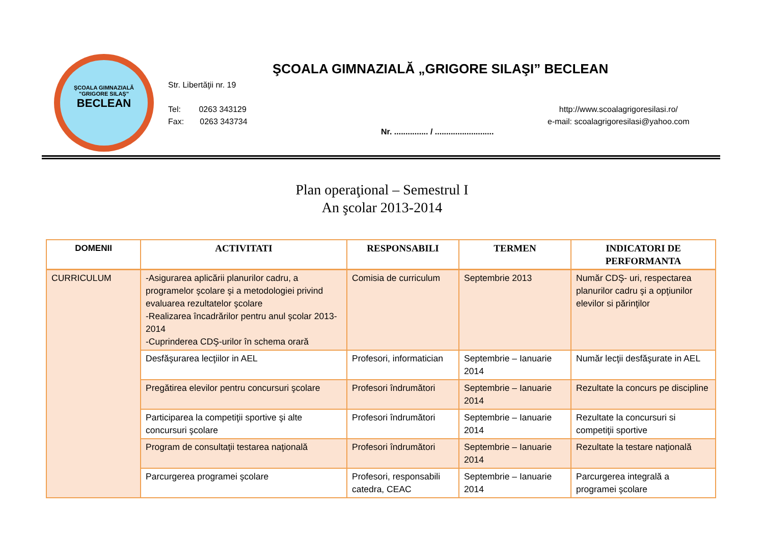ŞCOALA GIMNAZIALĂ "GRIGORE SILAŞ"
BECLEAN
ŞCOALA GIMNAZIALĂ „GRIGORE SILAŞI” BECLEAN
Str. Libertăţii nr. 19
Tel: 0263 343129
Fax: 0263 343734
http://www.scoalagrigoresilasi.ro/
e-mail: scoalagrigoresilasi@yahoo.com
Nr. ............... / ..........................
Plan operaţional – Semestrul I
An şcolar 2013-2014
| DOMENII | ACTIVITATI | RESPONSABILI | TERMEN | INDICATORI DE PERFORMANTA |
| --- | --- | --- | --- | --- |
| CURRICULUM | -Asigurarea aplicării planurilor cadru, a programelor şcolare şi a metodologiei privind evaluarea rezultatelor şcolare -Realizarea încadrărilor pentru anul şcolar 2013-2014 -Cuprinderea CDŞ-urilor în schema orară | Comisia de curriculum | Septembrie 2013 | Număr CDŞ- uri, respectarea planurilor cadru şi a opţiunilor elevilor si părinţilor |
| | Desfăşurarea lecţiilor in AEL | Profesori, informatician | Septembrie – Ianuarie 2014 | Număr lecţii desfăşurate in AEL |
| | Pregătirea elevilor pentru concursuri şcolare | Profesori îndrumători | Septembrie – Ianuarie 2014 | Rezultate la concurs pe discipline |
| | Participarea la competiţii sportive şi alte concursuri şcolare | Profesori îndrumători | Septembrie – Ianuarie 2014 | Rezultate la concursuri si competiţii sportive |
| | Program de consultaţii testarea naţională | Profesori îndrumători | Septembrie – Ianuarie 2014 | Rezultate la testare naţională |
| | Parcurgerea programei şcolare | Profesori, responsabili catedra, CEAC | Septembrie – Ianuarie 2014 | Parcurgerea integrală a programei şcolare |